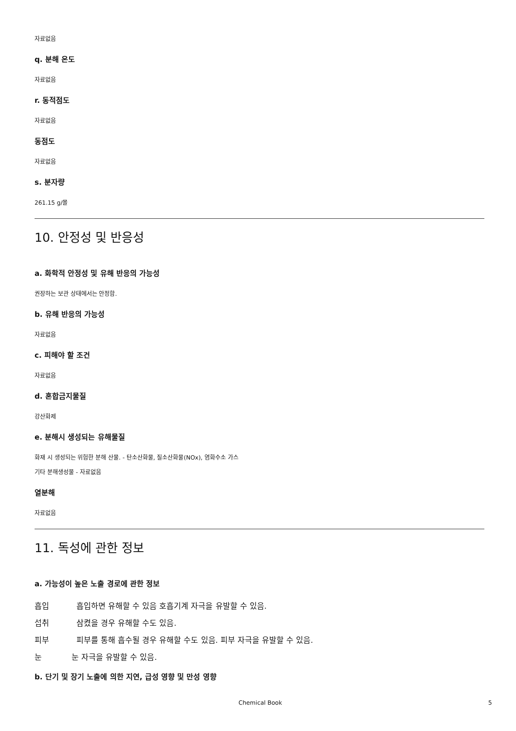자료없음
q. 분해 온도
자료없음
r. 동적점도
자료없음
동점도
자료없음
s. 분자량
261.15 g/몰
10. 안정성 및 반응성
a. 화학적 안정성 및 유해 반응의 가능성
권장하는 보관 상태에서는 안정함.
b. 유해 반응의 가능성
자료없음
c. 피해야 할 조건
자료없음
d. 혼합금지물질
강산화제
e. 분해시 생성되는 유해물질
화재 시 생성되는 위험한 분해 산물. - 탄소산화물, 질소산화물(NOx), 염화수소 가스
기타 분해생성물 - 자료없음
열분해
자료없음
11. 독성에 관한 정보
a. 가능성이 높은 노출 경로에 관한 정보
흡입 흡입하면 유해할 수 있음 호흡기계 자극을 유발할 수 있음.
섭취 삼켰을 경우 유해할 수도 있음.
피부 피부를 통해 흡수될 경우 유해할 수도 있음. 피부 자극을 유발할 수 있음.
눈 눈 자극을 유발할 수 있음.
b. 단기 및 장기 노출에 의한 지연, 급성 영향 및 만성 영향
Chemical Book 5